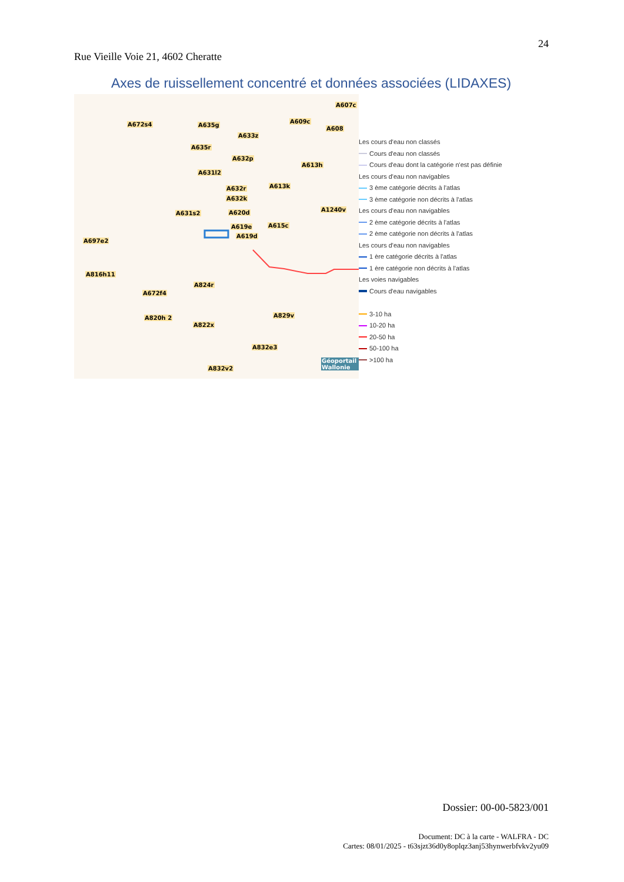24
Rue Vieille Voie 21, 4602 Cheratte
Axes de ruissellement concentré et données associées (LIDAXES)
A672s4 A635g
A633z
A635r
A632p
A631l2
A632r
A632k
A631s2 A620d
A619e
A619d
A607c
A609c
A608
A613h
A613k
A1240v
A615c
A697e2
A816h11
A824r
A672f4
A820h 2 A829v
A822x
A832e3
A832v2
Géoportail Wallonie
Les cours d'eau non classés
Cours d'eau non classés
Cours d'eau dont la catégorie n'est pas définie
Les cours d'eau non navigables
3 ème catégorie décrits à l'atlas
3 ème catégorie non décrits à l'atlas
Les cours d'eau non navigables
2 ème catégorie décrits à l'atlas
2 ème catégorie non décrits à l'atlas
Les cours d'eau non navigables
1 ère catégorie décrits à l'atlas
1 ère catégorie non décrits à l'atlas
Les voies navigables
Cours d'eau navigables
3-10 ha
10-20 ha
20-50 ha
50-100 ha
>100 ha
Dossier: 00-00-5823/001
Document: DC à la carte - WALFRA - DC
Cartes: 08/01/2025 - t63sjzt36d0y8oplqz3anj53hynwerbfvkv2yu09